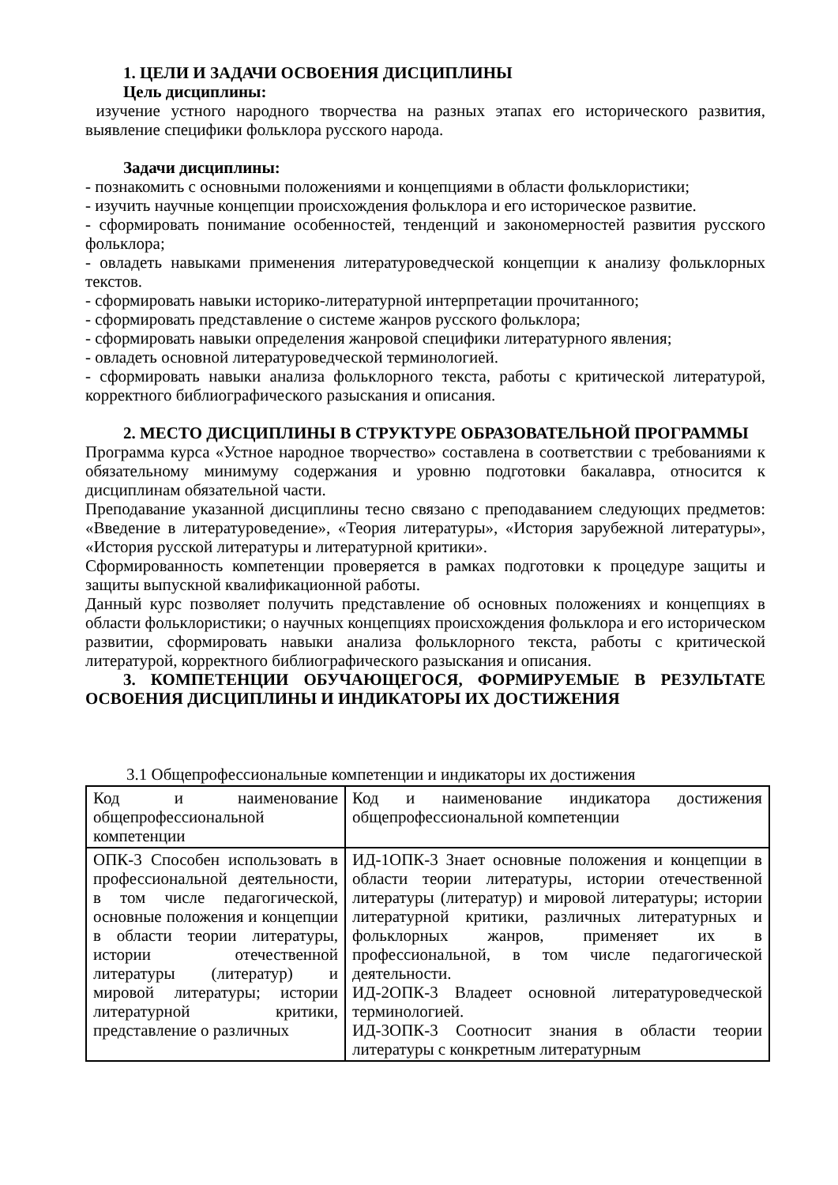1. ЦЕЛИ И ЗАДАЧИ ОСВОЕНИЯ ДИСЦИПЛИНЫ
Цель дисциплины:
изучение устного народного творчества на разных этапах его исторического развития, выявление специфики фольклора русского народа.
Задачи дисциплины:
- познакомить с основными положениями и концепциями в области фольклористики;
- изучить научные концепции происхождения фольклора и его историческое развитие.
- сформировать понимание особенностей, тенденций и закономерностей развития русского фольклора;
- овладеть навыками применения литературоведческой концепции к анализу фольклорных текстов.
- сформировать навыки историко-литературной интерпретации прочитанного;
- сформировать представление о системе жанров русского фольклора;
- сформировать навыки определения жанровой специфики литературного явления;
- овладеть основной литературоведческой терминологией.
- сформировать навыки анализа фольклорного текста, работы с критической литературой, корректного библиографического разыскания и описания.
2. МЕСТО ДИСЦИПЛИНЫ В СТРУКТУРЕ ОБРАЗОВАТЕЛЬНОЙ ПРОГРАММЫ
Программа курса «Устное народное творчество» составлена в соответствии с требованиями к обязательному минимуму содержания и уровню подготовки бакалавра, относится к дисциплинам обязательной части.
Преподавание указанной дисциплины тесно связано с преподаванием следующих предметов: «Введение в литературоведение», «Теория литературы», «История зарубежной литературы», «История русской литературы и литературной критики».
Сформированность компетенции проверяется в рамках подготовки к процедуре защиты и защиты выпускной квалификационной работы.
Данный курс позволяет получить представление об основных положениях и концепциях в области фольклористики; о научных концепциях происхождения фольклора и его историческом развитии, сформировать навыки анализа фольклорного текста, работы с критической литературой, корректного библиографического разыскания и описания.
3. КОМПЕТЕНЦИИ ОБУЧАЮЩЕГОСЯ, ФОРМИРУЕМЫЕ В РЕЗУЛЬТАТЕ ОСВОЕНИЯ ДИСЦИПЛИНЫ И ИНДИКАТОРЫ ИХ ДОСТИЖЕНИЯ
3.1 Общепрофессиональные компетенции и индикаторы их достижения
| Код и наименование общепрофессиональной компетенции | Код и наименование индикатора достижения общепрофессиональной компетенции |
| ОПК-3 Способен использовать в профессиональной деятельности, в том числе педагогической, основные положения и концепции в области теории литературы, истории отечественной литературы (литератур) и мировой литературы; истории литературной критики, представление о различных | ИД-1ОПК-3 Знает основные положения и концепции в области теории литературы, истории отечественной литературы (литератур) и мировой литературы; истории литературной критики, различных литературных и фольклорных жанров, применяет их в профессиональной, в том числе педагогической деятельности. ИД-2ОПК-3 Владеет основной литературоведческой терминологией. ИД-3ОПК-3 Соотносит знания в области теории литературы с конкретным литературным |